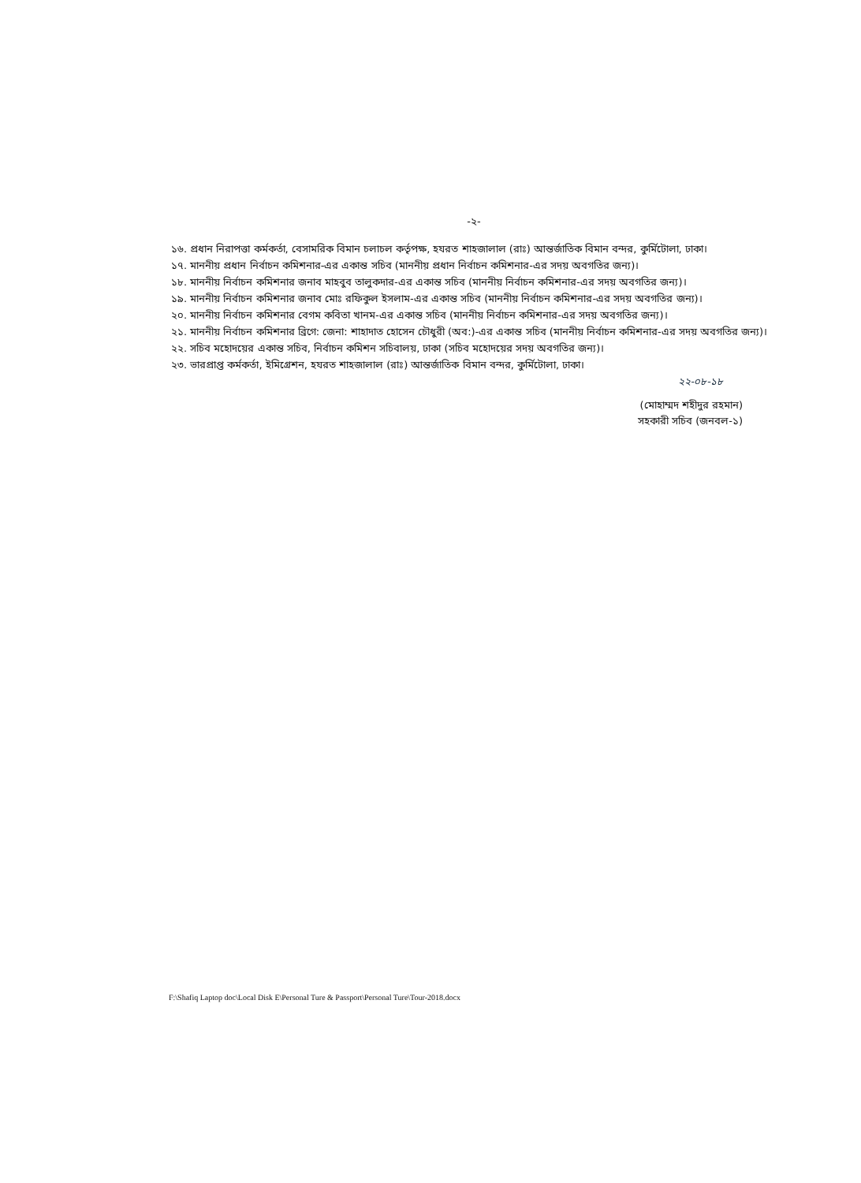-২-
১৬. প্রধান নিরাপত্তা কর্মকর্তা, বেসামরিক বিমান চলাচল কর্তৃপক্ষ, হযরত শাহজালাল (রাঃ) আন্তর্জাতিক বিমান বন্দর, কুর্মিটোলা, ঢাকা।
১৭. মাননীয় প্রধান নির্বাচন কমিশনার-এর একান্ত সচিব (মাননীয় প্রধান নির্বাচন কমিশনার-এর সদয় অবগতির জন্য)।
১৮. মাননীয় নির্বাচন কমিশনার জনাব মাহবুব তালুকদার-এর একান্ত সচিব (মাননীয় নির্বাচন কমিশনার-এর সদয় অবগতির জন্য)।
১৯. মাননীয় নির্বাচন কমিশনার জনাব মোঃ রফিকুল ইসলাম-এর একান্ত সচিব (মাননীয় নির্বাচন কমিশনার-এর সদয় অবগতির জন্য)।
২০. মাননীয় নির্বাচন কমিশনার বেগম কবিতা খানম-এর একান্ত সচিব (মাননীয় নির্বাচন কমিশনার-এর সদয় অবগতির জন্য)।
২১. মাননীয় নির্বাচন কমিশনার ব্রিগে: জেনা: শাহাদাত হোসেন চৌধুরী (অব:)-এর একান্ত সচিব (মাননীয় নির্বাচন কমিশনার-এর সদয় অবগতির জন্য)।
২২. সচিব মহোদয়ের একান্ত সচিব, নির্বাচন কমিশন সচিবালয়, ঢাকা (সচিব মহোদয়ের সদয় অবগতির জন্য)।
২৩. ভারপ্রাপ্ত কর্মকর্তা, ইমিগ্রেশন, হযরত শাহজালাল (রাঃ) আন্তর্জাতিক বিমান বন্দর, কুর্মিটোলা, ঢাকা।
২২-০৮-১৮
(মোহাম্মদ শহীদুর রহমান)
সহকারী সচিব (জনবল-১)
F:\Shafiq Laptop doc\Local Disk E\Personal Ture & Passport\Personal Ture\Tour-2018.docx